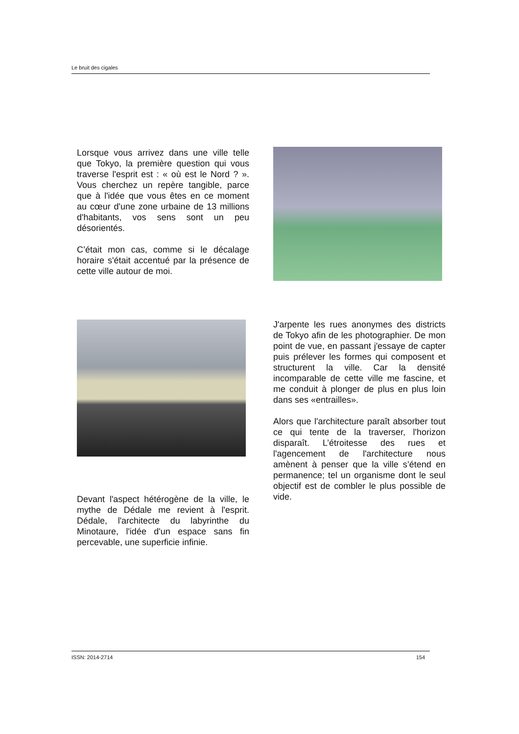Le bruit des cigales
Lorsque vous arrivez dans une ville telle que Tokyo, la première question qui vous traverse l'esprit est : « où est le Nord ? ». Vous cherchez un repère tangible, parce que à l'idée que vous êtes en ce moment au cœur d'une zone urbaine de 13 millions d'habitants, vos sens sont un peu désorientés.
C’était mon cas, comme si le décalage horaire s'était accentué par la présence de cette ville autour de moi.
J'arpente les rues anonymes des districts de Tokyo afin de les photographier. De mon point de vue, en passant j'essaye de capter puis prélever les formes qui composent et structurent la ville. Car la densité incomparable de cette ville me fascine, et me conduit à plonger de plus en plus loin dans ses «entrailles».
Alors que l'architecture paraît absorber tout ce qui tente de la traverser, l'horizon disparaît. L’étroitesse des rues et l'agencement de l'architecture nous amènent à penser que la ville s’étend en permanence; tel un organisme dont le seul objectif est de combler le plus possible de vide.
Devant l'aspect hétérogène de la ville, le mythe de Dédale me revient à l'esprit. Dédale, l'architecte du labyrinthe du Minotaure, l'idée d'un espace sans fin percevable, une superficie infinie.
ISSN: 2014-2714 154